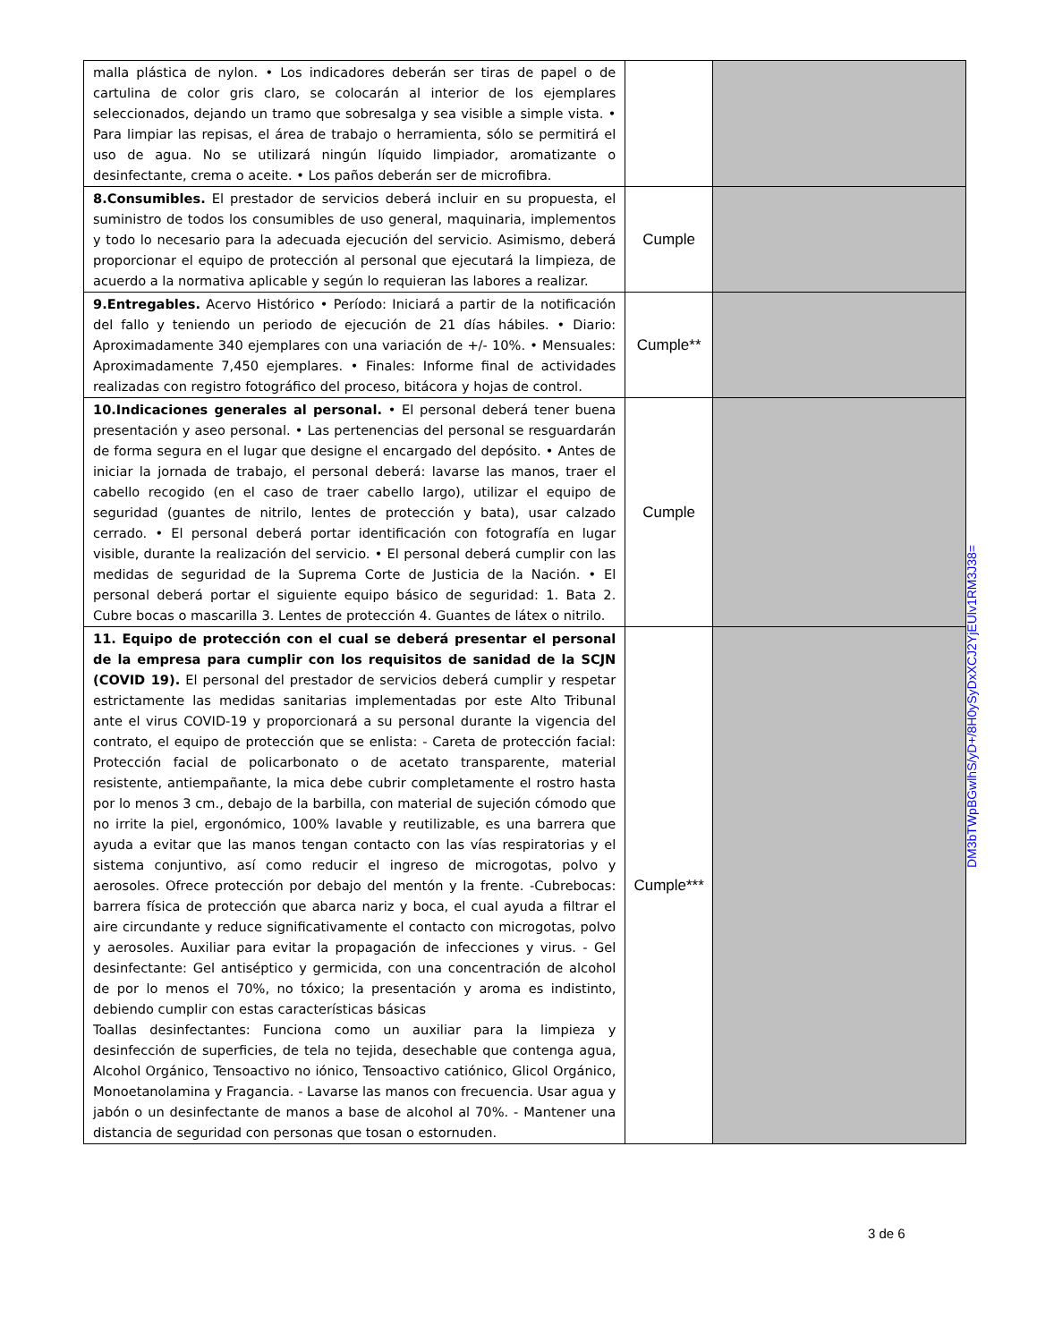| malla plástica de nylon. • Los indicadores deberán ser tiras de papel o de cartulina de color gris claro, se colocarán al interior de los ejemplares seleccionados, dejando un tramo que sobresalga y sea visible a simple vista. • Para limpiar las repisas, el área de trabajo o herramienta, sólo se permitirá el uso de agua. No se utilizará ningún líquido limpiador, aromatizante o desinfectante, crema o aceite. • Los paños deberán ser de microfibra. | | |
| 8.Consumibles. El prestador de servicios deberá incluir en su propuesta, el suministro de todos los consumibles de uso general, maquinaria, implementos y todo lo necesario para la adecuada ejecución del servicio. Asimismo, deberá proporcionar el equipo de protección al personal que ejecutará la limpieza, de acuerdo a la normativa aplicable y según lo requieran las labores a realizar. | Cumple | |
| 9.Entregables. Acervo Histórico • Período: Iniciará a partir de la notificación del fallo y teniendo un periodo de ejecución de 21 días hábiles. • Diario: Aproximadamente 340 ejemplares con una variación de +/- 10%. • Mensuales: Aproximadamente 7,450 ejemplares. • Finales: Informe final de actividades realizadas con registro fotográfico del proceso, bitácora y hojas de control. | Cumple** | |
| 10.Indicaciones generales al personal. • El personal deberá tener buena presentación y aseo personal. • Las pertenencias del personal se resguardarán de forma segura en el lugar que designe el encargado del depósito. • Antes de iniciar la jornada de trabajo, el personal deberá: lavarse las manos, traer el cabello recogido (en el caso de traer cabello largo), utilizar el equipo de seguridad (guantes de nitrilo, lentes de protección y bata), usar calzado cerrado. • El personal deberá portar identificación con fotografía en lugar visible, durante la realización del servicio. • El personal deberá cumplir con las medidas de seguridad de la Suprema Corte de Justicia de la Nación. • El personal deberá portar el siguiente equipo básico de seguridad: 1. Bata 2. Cubre bocas o mascarilla 3. Lentes de protección 4. Guantes de látex o nitrilo. | Cumple | |
| 11. Equipo de protección con el cual se deberá presentar el personal de la empresa para cumplir con los requisitos de sanidad de la SCJN (COVID 19). El personal del prestador de servicios deberá cumplir y respetar estrictamente las medidas sanitarias implementadas por este Alto Tribunal ante el virus COVID-19 y proporcionará a su personal durante la vigencia del contrato, el equipo de protección que se enlista: - Careta de protección facial: Protección facial de policarbonato o de acetato transparente, material resistente, antiempañante, la mica debe cubrir completamente el rostro hasta por lo menos 3 cm., debajo de la barbilla, con material de sujeción cómodo que no irrite la piel, ergonómico, 100% lavable y reutilizable, es una barrera que ayuda a evitar que las manos tengan contacto con las vías respiratorias y el sistema conjuntivo, así como reducir el ingreso de microgotas, polvo y aerosoles. Ofrece protección por debajo del mentón y la frente. -Cubrebocas: barrera física de protección que abarca nariz y boca, el cual ayuda a filtrar el aire circundante y reduce significativamente el contacto con microgotas, polvo y aerosoles. Auxiliar para evitar la propagación de infecciones y virus. - Gel desinfectante: Gel antiséptico y germicida, con una concentración de alcohol de por lo menos el 70%, no tóxico; la presentación y aroma es indistinto, debiendo cumplir con estas características básicas Toallas desinfectantes: Funciona como un auxiliar para la limpieza y desinfección de superficies, de tela no tejida, desechable que contenga agua, Alcohol Orgánico, Tensoactivo no iónico, Tensoactivo catiónico, Glicol Orgánico, Monoetanolamina y Fragancia. - Lavarse las manos con frecuencia. Usar agua y jabón o un desinfectante de manos a base de alcohol al 70%. - Mantener una distancia de seguridad con personas que tosan o estornuden. | Cumple*** | |
DM3bTWpBGwlhS/yD+/8H0ySyDxXCJ2YjEUlv1RM3J38=
3 de 6